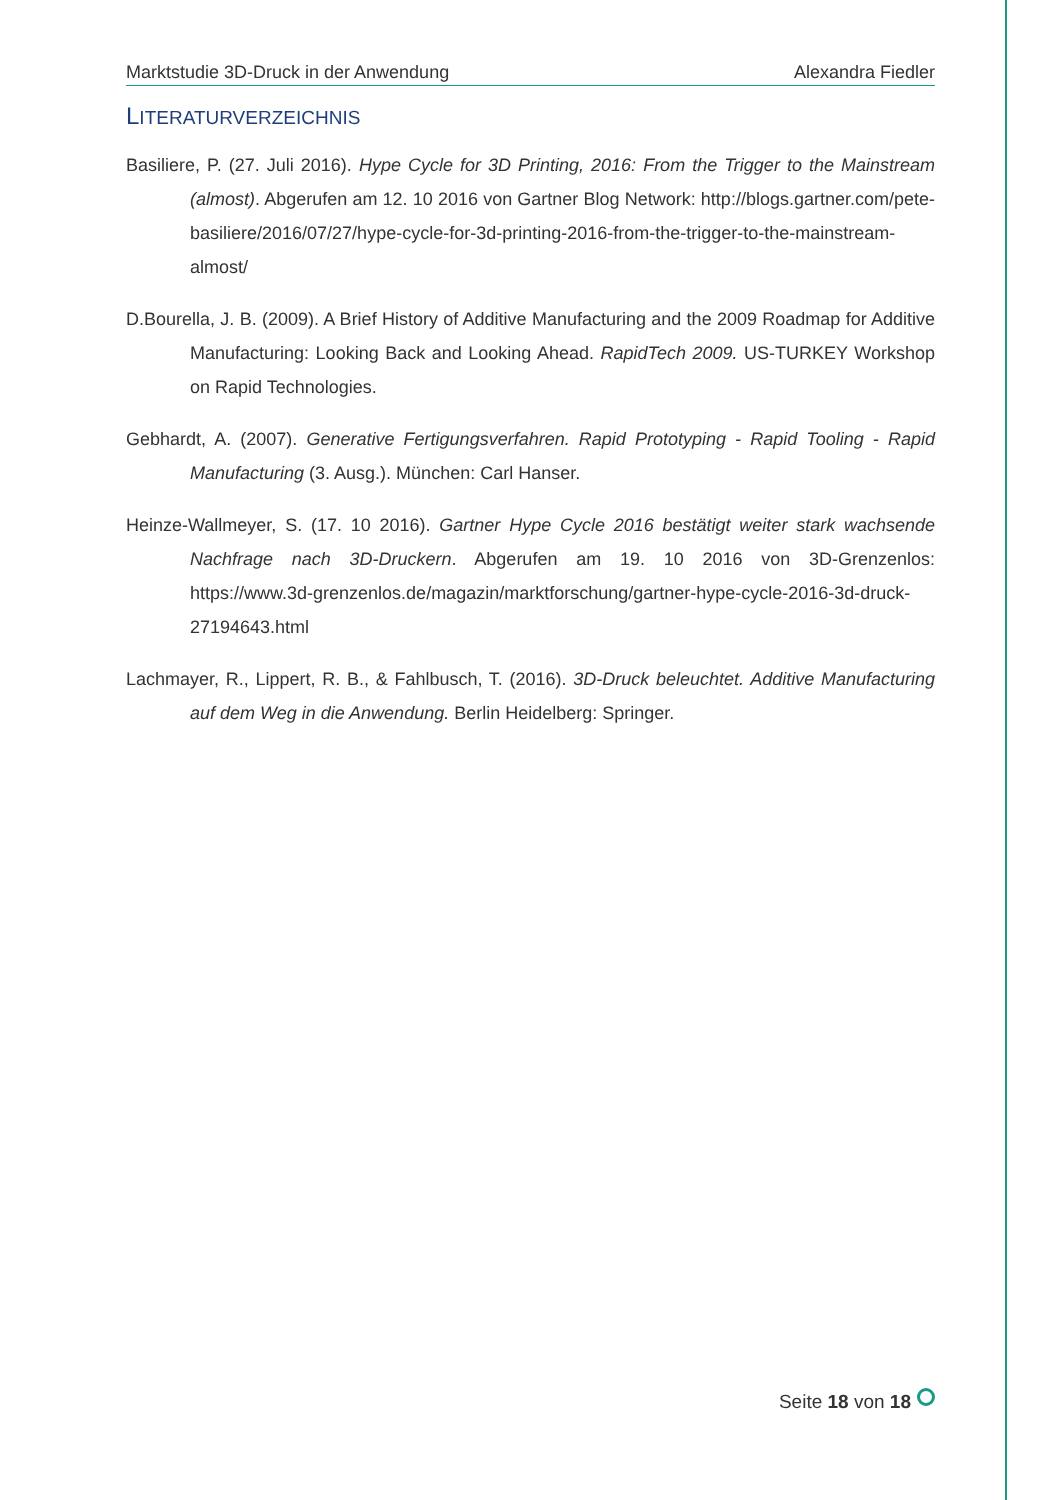Marktstudie 3D-Druck in der Anwendung Alexandra Fiedler
LITERATURVERZEICHNIS
Basiliere, P. (27. Juli 2016). Hype Cycle for 3D Printing, 2016: From the Trigger to the Mainstream (almost). Abgerufen am 12. 10 2016 von Gartner Blog Network: http://blogs.gartner.com/pete-basiliere/2016/07/27/hype-cycle-for-3d-printing-2016-from-the-trigger-to-the-mainstream-almost/
D.Bourella, J. B. (2009). A Brief History of Additive Manufacturing and the 2009 Roadmap for Additive Manufacturing: Looking Back and Looking Ahead. RapidTech 2009. US-TURKEY Workshop on Rapid Technologies.
Gebhardt, A. (2007). Generative Fertigungsverfahren. Rapid Prototyping - Rapid Tooling - Rapid Manufacturing (3. Ausg.). München: Carl Hanser.
Heinze-Wallmeyer, S. (17. 10 2016). Gartner Hype Cycle 2016 bestätigt weiter stark wachsende Nachfrage nach 3D-Druckern. Abgerufen am 19. 10 2016 von 3D-Grenzenlos: https://www.3d-grenzenlos.de/magazin/marktforschung/gartner-hype-cycle-2016-3d-druck-27194643.html
Lachmayer, R., Lippert, R. B., & Fahlbusch, T. (2016). 3D-Druck beleuchtet. Additive Manufacturing auf dem Weg in die Anwendung. Berlin Heidelberg: Springer.
Seite 18 von 18